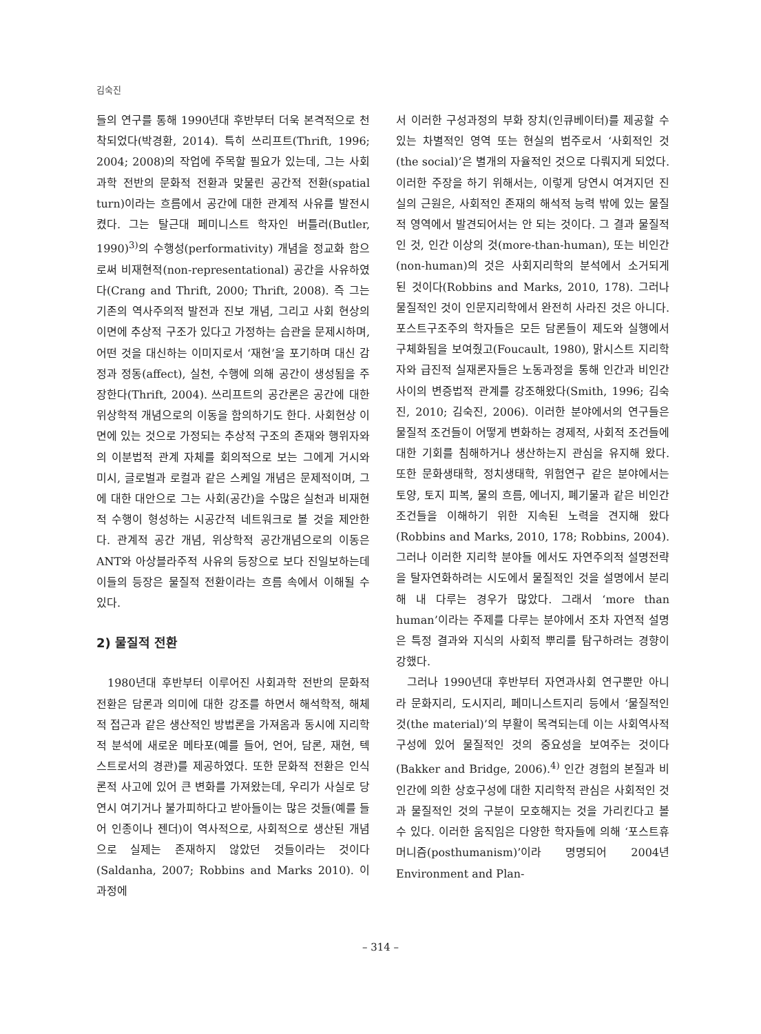김숙진
들의 연구를 통해 1990년대 후반부터 더욱 본격적으로 천착되었다(박경환, 2014). 특히 쓰리프트(Thrift, 1996; 2004; 2008)의 작업에 주목할 필요가 있는데, 그는 사회과학 전반의 문화적 전환과 맞물린 공간적 전환(spatial turn)이라는 흐름에서 공간에 대한 관계적 사유를 발전시켰다. 그는 탈근대 페미니스트 학자인 버틀러(Butler, 1990)<sup>3)</sup>의 수행성(performativity) 개념을 정교화 함으로써 비재현적(non-representational) 공간을 사유하였다(Crang and Thrift, 2000; Thrift, 2008). 즉 그는 기존의 역사주의적 발전과 진보 개념, 그리고 사회 현상의 이면에 추상적 구조가 있다고 가정하는 습관을 문제시하며, 어떤 것을 대신하는 이미지로서 ‘재현’을 포기하며 대신 감정과 정동(affect), 실천, 수행에 의해 공간이 생성됨을 주장한다(Thrift, 2004). 쓰리프트의 공간론은 공간에 대한 위상학적 개념으로의 이동을 함의하기도 한다. 사회현상 이면에 있는 것으로 가정되는 추상적 구조의 존재와 행위자와의 이분법적 관계 자체를 회의적으로 보는 그에게 거시와 미시, 글로벌과 로컬과 같은 스케일 개념은 문제적이며, 그에 대한 대안으로 그는 사회(공간)을 수많은 실천과 비재현적 수행이 형성하는 시공간적 네트워크로 볼 것을 제안한다. 관계적 공간 개념, 위상학적 공간개념으로의 이동은 ANT와 아상블라주적 사유의 등장으로 보다 진일보하는데 이들의 등장은 물질적 전환이라는 흐름 속에서 이해될 수 있다.
2) 물질적 전환
1980년대 후반부터 이루어진 사회과학 전반의 문화적 전환은 담론과 의미에 대한 강조를 하면서 해석학적, 해체적 접근과 같은 생산적인 방법론을 가져옴과 동시에 지리학적 분석에 새로운 메타포(예를 들어, 언어, 담론, 재현, 텍스트로서의 경관)를 제공하였다. 또한 문화적 전환은 인식론적 사고에 있어 큰 변화를 가져왔는데, 우리가 사실로 당연시 여기거나 불가피하다고 받아들이는 많은 것들(예를 들어 인종이나 젠더)이 역사적으로, 사회적으로 생산된 개념으로 실제는 존재하지 않았던 것들이라는 것이다(Saldanha, 2007; Robbins and Marks 2010). 이 과정에
서 이러한 구성과정의 부화 장치(인큐베이터)를 제공할 수 있는 차별적인 영역 또는 현실의 범주로서 ‘사회적인 것(the social)’은 별개의 자율적인 것으로 다뤄지게 되었다. 이러한 주장을 하기 위해서는, 이렇게 당연시 여겨지던 진실의 근원은, 사회적인 존재의 해석적 능력 밖에 있는 물질적 영역에서 발견되어서는 안 되는 것이다. 그 결과 물질적인 것, 인간 이상의 것(more-than-human), 또는 비인간(non-human)의 것은 사회지리학의 분석에서 소거되게 된 것이다(Robbins and Marks, 2010, 178). 그러나 물질적인 것이 인문지리학에서 완전히 사라진 것은 아니다. 포스트구조주의 학자들은 모든 담론들이 제도와 실행에서 구체화됨을 보여줬고(Foucault, 1980), 맑시스트 지리학자와 급진적 실재론자들은 노동과정을 통해 인간과 비인간 사이의 변증법적 관계를 강조해왔다(Smith, 1996; 김숙진, 2010; 김숙진, 2006). 이러한 분야에서의 연구들은 물질적 조건들이 어떻게 변화하는 경제적, 사회적 조건들에 대한 기회를 침해하거나 생산하는지 관심을 유지해 왔다. 또한 문화생태학, 정치생태학, 위험연구 같은 분야에서는 토양, 토지 피복, 물의 흐름, 에너지, 폐기물과 같은 비인간 조건들을 이해하기 위한 지속된 노력을 견지해 왔다(Robbins and Marks, 2010, 178; Robbins, 2004). 그러나 이러한 지리학 분야들 에서도 자연주의적 설명전략을 탈자연화하려는 시도에서 물질적인 것을 설명에서 분리해 내 다루는 경우가 많았다. 그래서 ‘more than human’이라는 주제를 다루는 분야에서 조차 자연적 설명은 특정 결과와 지식의 사회적 뿌리를 탐구하려는 경향이 강했다.
그러나 1990년대 후반부터 자연과사회 연구뿐만 아니라 문화지리, 도시지리, 페미니스트지리 등에서 ‘물질적인 것(the material)’의 부활이 목격되는데 이는 사회역사적 구성에 있어 물질적인 것의 중요성을 보여주는 것이다(Bakker and Bridge, 2006).<sup>4)</sup> 인간 경험의 본질과 비인간에 의한 상호구성에 대한 지리학적 관심은 사회적인 것과 물질적인 것의 구분이 모호해지는 것을 가리킨다고 볼 수 있다. 이러한 움직임은 다양한 학자들에 의해 ‘포스트휴머니즘(posthumanism)’이라 명명되어 2004년 Environment and Plan-
– 314 –